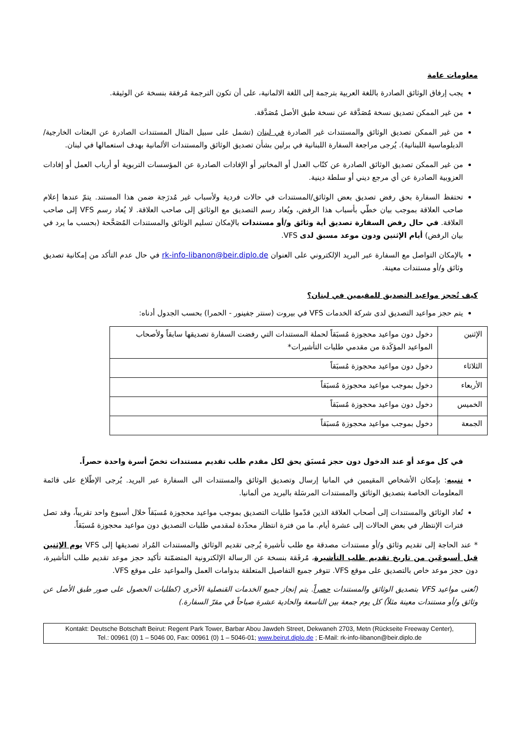معلومات عامة
يجب إرفاق الوثائق الصادرة باللغة العربية بترجمة إلى اللغة الالمانية، على أن تكون الترجمة مُرفقة بنسخة عن الوثيقة.
من غير الممكن تصديق نسخة مُصَدَّقة عن نسخة طبق الأصل مُصَدَّقة.
من غير الممكن تصديق الوثائق والمستندات غير الصادرة في لبنان (تشمل على سبيل المثال المستندات الصادرة عن البعثات الخارجية/الدبلوماسية اللبنانية). يُرجى مراجعة السفارة اللبنانية في برلين بشأن تصديق الوثائق والمستندات الألمانية بهدف استعمالها في لبنان.
من غير الممكن تصديق الوثائق الصادرة عن كتّاب العدل أو المخاتير أو الإفادات الصادرة عن المؤسسات التربوية أو أرباب العمل أو إفادات العزوبية الصادرة عن أي مرجع ديني أو سلطة دينية.
تحتفظ السفارة بحق رفض تصديق بعض الوثائق/المستندات في حالات فردية ولأسباب غير مُدرَجة ضمن هذا المستند. يتمّ عندها إعلام صاحب العلاقة بموجب بيان خطّي بأسباب هذا الرفض، ويُعاد رسم التصديق مع الوثائق إلى صاحب العلاقة. لا يُعاد رسم VFS إلى صاحب العلاقة. في حال رفض السفارة تصديق أية وثائق و/أو مستندات بالإمكان تسليم الوثائق والمستندات المُصَحَّحة (بحسب ما يرد في بيان الرفض) أيام الإثنين ودون موعد مسبق لدى VFS.
بالإمكان التواصل مع السفارة عبر البريد الإلكتروني على العنوان rk-info-libanon@beir.diplo.de في حال عدم التأكد من إمكانية تصديق وثائق و/أو مستندات معينة.
كيف تُحجز مواعيد التصديق للمقيمين في لبنان؟
يتم حجز مواعيد التصديق لدى شركة الخدمات VFS في بيروت (سنتر جفينور - الحمرا) بحسب الجدول أدناه:
| الإثنين | دخول دون مواعيد محجوزة مُسبَقاً لحملة المستندات التي رفضت السفارة تصديقها سابقاً ولأصحاب المواعيد المؤكَدة من مقدمي طلبات التأشيرات* |
| الثلاثاء | دخول دون مواعيد محجوزة مُسبَقاً |
| الأربعاء | دخول بموجب مواعيد محجوزة مُسبَقاً |
| الخميس | دخول دون مواعيد محجوزة مُسبَقاً |
| الجمعة | دخول بموجب مواعيد محجوزة مُسبَقاً |
في كل موعد أو عند الدخول دون حجز مُسبَق يحق لكل مقدم طلب تقديم مستندات تخصّ أسرة واحدة حصراً.
تنبيه: بإمكان الأشخاص المقيمين في المانيا إرسال وتصديق الوثائق والمستندات الى السفارة عبر البريد. يُرجى الإطّلاع على قائمة المعلومات الخاصة بتصديق الوثائق والمستندات المرسَلة بالبريد من ألمانيا.
تُعاد الوثائق والمستندات إلى أصحاب العلاقة الذين قدّموا طلبات التصديق بموجب مواعيد محجوزة مُسبَقاً خلال أسبوع واحد تقريباً، وقد تصل فترات الإنتظار في بعض الحالات إلى عشرة أيام. ما من فترة انتظار محدّدة لمقدمي طلبات التصديق دون مواعيد محجوزة مُسبَقاً.
* عند الحاجة إلى تقديم وثائق و/أو مستندات مصدقة مع طلب تأشيرة يُرجى تقديم الوثائق والمستندات المُراد تصديقها إلى VFS يوم الإثنين قبل أسبوعَين من تاريخ تقديم طلب التأشيرة، مُرفَقة بنسخة عن الرسالة الإلكترونية المتضمّنة تأكيد حجز موعد تقديم طلب التأشيرة، دون حجز موعد خاص بالتصديق على موقع VFS. تتوفر جميع التفاصيل المتعلقة بدوامات العمل والمواعيد على موقع VFS.
(تُعنى مواعيد VFS بتصديق الوثائق والمستندات حصراً. يتم إنجاز جميع الخدمات القنصلية الأخرى (كطلبات الحصول على صور طبق الأصل عن وثائق و/أو مستندات معينة مثلاً) كل يوم جمعة بين التاسعة والحادية عشرة صباحاً في مقرّ السفارة.)
Kontakt: Deutsche Botschaft Beirut: Regent Park Tower, Barbar Abou Jawdeh Street, Dekwaneh 2703, Metn (Rückseite Freeway Center),
Tel.: 00961 (0) 1 – 5046 00, Fax: 00961 (0) 1 – 5046-01; www.beirut.diplo.de ; E-Mail: rk-info-libanon@beir.diplo.de